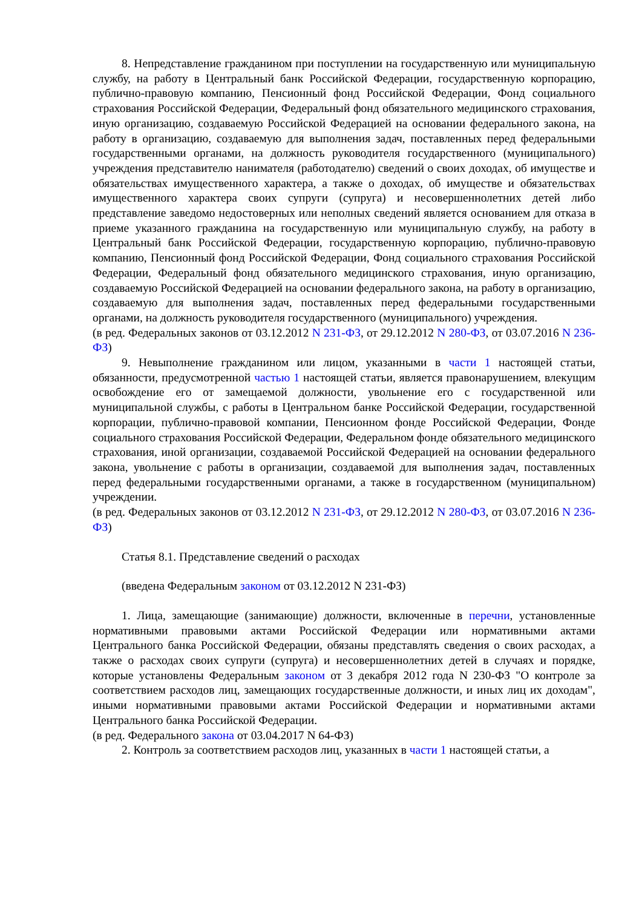8. Непредставление гражданином при поступлении на государственную или муниципальную службу, на работу в Центральный банк Российской Федерации, государственную корпорацию, публично-правовую компанию, Пенсионный фонд Российской Федерации, Фонд социального страхования Российской Федерации, Федеральный фонд обязательного медицинского страхования, иную организацию, создаваемую Российской Федерацией на основании федерального закона, на работу в организацию, создаваемую для выполнения задач, поставленных перед федеральными государственными органами, на должность руководителя государственного (муниципального) учреждения представителю нанимателя (работодателю) сведений о своих доходах, об имуществе и обязательствах имущественного характера, а также о доходах, об имуществе и обязательствах имущественного характера своих супруги (супруга) и несовершеннолетних детей либо представление заведомо недостоверных или неполных сведений является основанием для отказа в приеме указанного гражданина на государственную или муниципальную службу, на работу в Центральный банк Российской Федерации, государственную корпорацию, публично-правовую компанию, Пенсионный фонд Российской Федерации, Фонд социального страхования Российской Федерации, Федеральный фонд обязательного медицинского страхования, иную организацию, создаваемую Российской Федерацией на основании федерального закона, на работу в организацию, создаваемую для выполнения задач, поставленных перед федеральными государственными органами, на должность руководителя государственного (муниципального) учреждения.
(в ред. Федеральных законов от 03.12.2012 N 231-ФЗ, от 29.12.2012 N 280-ФЗ, от 03.07.2016 N 236-ФЗ)
9. Невыполнение гражданином или лицом, указанными в части 1 настоящей статьи, обязанности, предусмотренной частью 1 настоящей статьи, является правонарушением, влекущим освобождение его от замещаемой должности, увольнение его с государственной или муниципальной службы, с работы в Центральном банке Российской Федерации, государственной корпорации, публично-правовой компании, Пенсионном фонде Российской Федерации, Фонде социального страхования Российской Федерации, Федеральном фонде обязательного медицинского страхования, иной организации, создаваемой Российской Федерацией на основании федерального закона, увольнение с работы в организации, создаваемой для выполнения задач, поставленных перед федеральными государственными органами, а также в государственном (муниципальном) учреждении.
(в ред. Федеральных законов от 03.12.2012 N 231-ФЗ, от 29.12.2012 N 280-ФЗ, от 03.07.2016 N 236-ФЗ)
Статья 8.1. Представление сведений о расходах
(введена Федеральным законом от 03.12.2012 N 231-ФЗ)
1. Лица, замещающие (занимающие) должности, включенные в перечни, установленные нормативными правовыми актами Российской Федерации или нормативными актами Центрального банка Российской Федерации, обязаны представлять сведения о своих расходах, а также о расходах своих супруги (супруга) и несовершеннолетних детей в случаях и порядке, которые установлены Федеральным законом от 3 декабря 2012 года N 230-ФЗ "О контроле за соответствием расходов лиц, замещающих государственные должности, и иных лиц их доходам", иными нормативными правовыми актами Российской Федерации и нормативными актами Центрального банка Российской Федерации.
(в ред. Федерального закона от 03.04.2017 N 64-ФЗ)
2. Контроль за соответствием расходов лиц, указанных в части 1 настоящей статьи, а